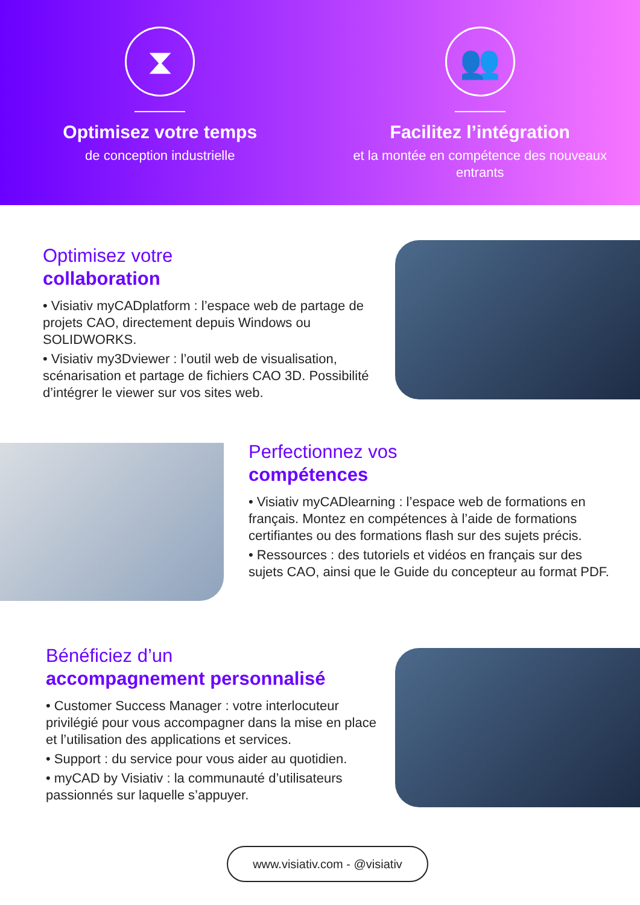⧗
Optimisez votre temps
de conception industrielle
👥
Facilitez l’intégration
et la montée en compétence des nouveaux entrants
Optimisez votre
collaboration
• Visiativ myCADplatform : l’espace web de partage de projets CAO, directement depuis Windows ou SOLIDWORKS.
• Visiativ my3Dviewer : l’outil web de visualisation, scénarisation et partage de fichiers CAO 3D. Possibilité d’intégrer le viewer sur vos sites web.
Perfectionnez vos
compétences
• Visiativ myCADlearning : l’espace web de formations en français. Montez en compétences à l’aide de formations certifiantes ou des formations flash sur des sujets précis.
• Ressources : des tutoriels et vidéos en français sur des sujets CAO, ainsi que le Guide du concepteur au format PDF.
Bénéficiez d’un
accompagnement personnalisé
• Customer Success Manager : votre interlocuteur privilégié pour vous accompagner dans la mise en place et l’utilisation des applications et services.
• Support : du service pour vous aider au quotidien.
• myCAD by Visiativ : la communauté d’utilisateurs passionnés sur laquelle s’appuyer.
www.visiativ.com - @visiativ